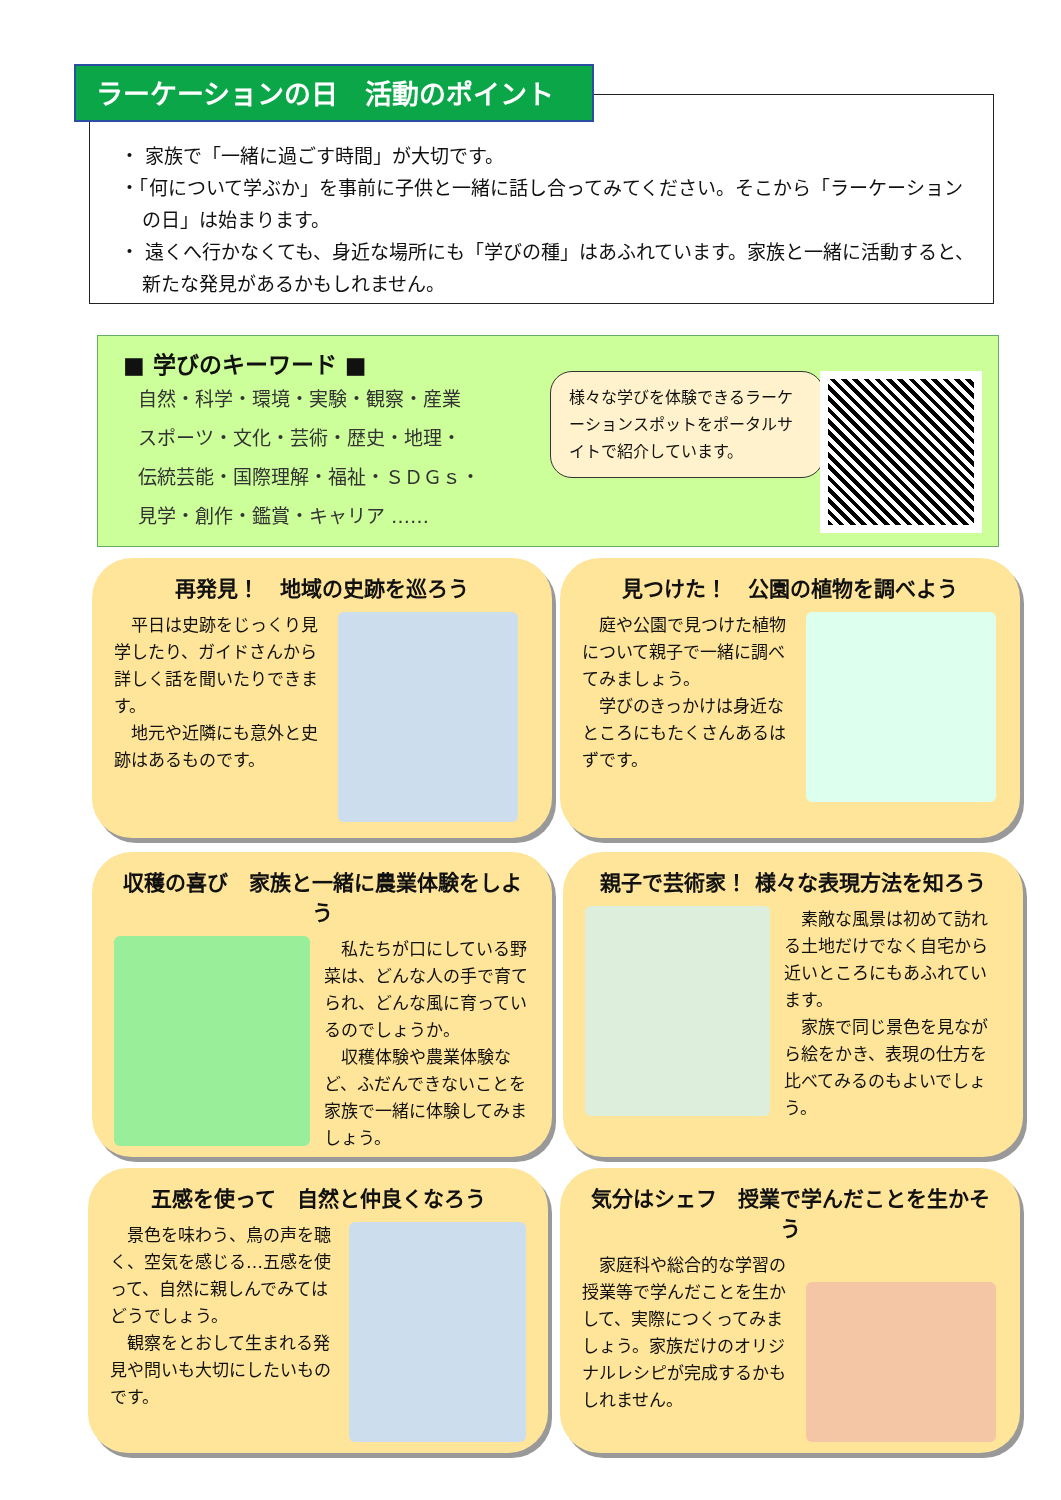ラーケーションの日　活動のポイント
・ 家族で「一緒に過ごす時間」が大切です。
・「何について学ぶか」を事前に子供と一緒に話し合ってみてください。そこから「ラーケーションの日」は始まります。
・ 遠くへ行かなくても、身近な場所にも「学びの種」はあふれています。家族と一緒に活動すると、新たな発見があるかもしれません。
■ 学びのキーワード ■
自然・科学・環境・実験・観察・産業
スポーツ・文化・芸術・歴史・地理・
伝統芸能・国際理解・福祉・ＳＤＧｓ・
見学・創作・鑑賞・キャリア ……
様々な学びを体験できるラーケーションスポットをポータルサイトで紹介しています。
再発見！　地域の史跡を巡ろう
　平日は史跡をじっくり見学したり、ガイドさんから詳しく話を聞いたりできます。
　地元や近隣にも意外と史跡はあるものです。
見つけた！　公園の植物を調べよう
　庭や公園で見つけた植物について親子で一緒に調べてみましょう。
　学びのきっかけは身近なところにもたくさんあるはずです。
収穫の喜び　家族と一緒に農業体験をしよう
　私たちが口にしている野菜は、どんな人の手で育てられ、どんな風に育っているのでしょうか。
　収穫体験や農業体験など、ふだんできないことを家族で一緒に体験してみましょう。
親子で芸術家！ 様々な表現方法を知ろう
　素敵な風景は初めて訪れる土地だけでなく自宅から近いところにもあふれています。
　家族で同じ景色を見ながら絵をかき、表現の仕方を比べてみるのもよいでしょう。
五感を使って　自然と仲良くなろう
　景色を味わう、鳥の声を聴く、空気を感じる…五感を使って、自然に親しんでみてはどうでしょう。
　観察をとおして生まれる発見や問いも大切にしたいものです。
気分はシェフ　授業で学んだことを生かそう
　家庭科や総合的な学習の授業等で学んだことを生かして、実際につくってみましょう。家族だけのオリジナルレシピが完成するかもしれません。